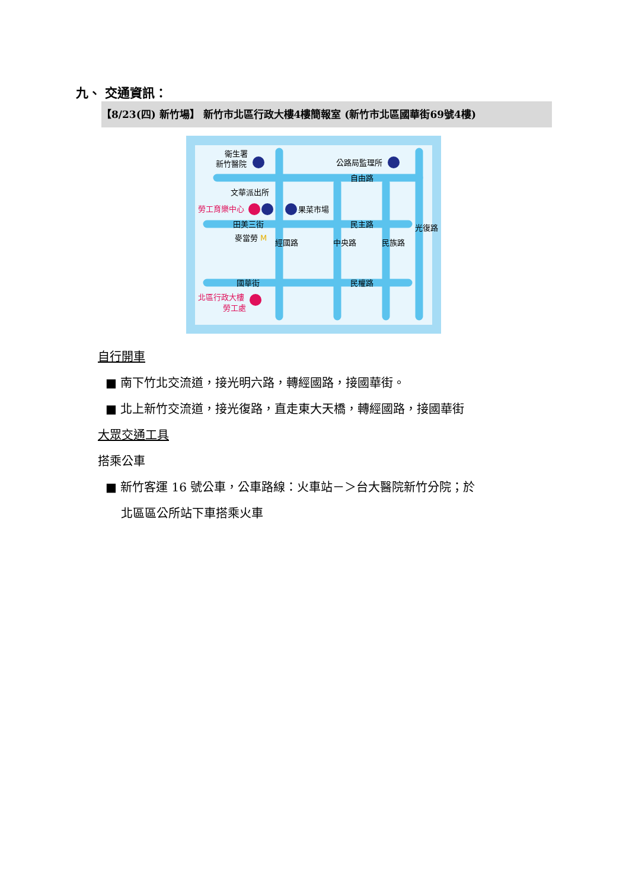九、 交通資訊：
【8/23(四) 新竹場】 新竹市北區行政大樓4樓簡報室 (新竹市北區國華街69號4樓)
衛生署
新竹醫院
公路局監理所
自由路
文華派出所
勞工育樂中心
果菜市場
田美三街
民主路
麥當勞
M
經國路
中央路
民族路
光復路
國華街
民權路
北區行政大樓
勞工處
自行開車
■ 南下竹北交流道，接光明六路，轉經國路，接國華街。
■ 北上新竹交流道，接光復路，直走東大天橋，轉經國路，接國華街
大眾交通工具
搭乘公車
■ 新竹客運 16 號公車，公車路線：火車站－＞台大醫院新竹分院；於
北區區公所站下車搭乘火車